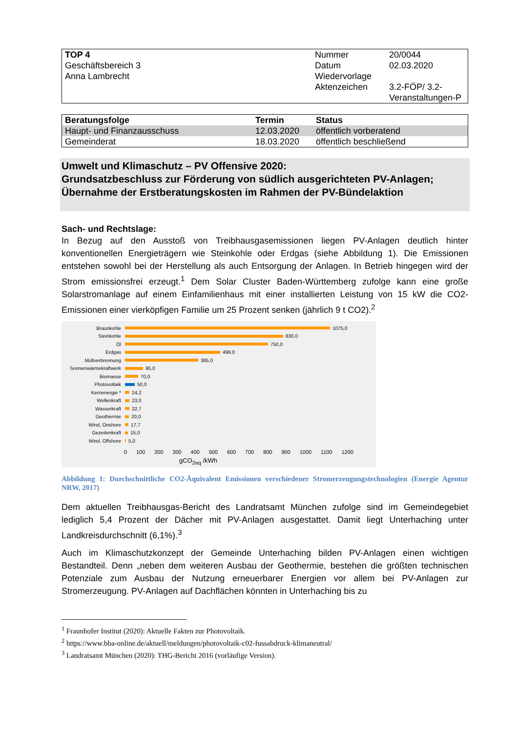| TOP 4 Geschäftsbereich 3 Anna Lambrecht | Nummer Datum Wiedervorlage Aktenzeichen | 20/0044 02.03.2020 3.2-FÖP/ 3.2-Veranstaltungen-P |
| Beratungsfolge | Termin | Status |
| --- | --- | --- |
| Haupt- und Finanzausschuss | 12.03.2020 | öffentlich vorberatend |
| Gemeinderat | 18.03.2020 | öffentlich beschließend |
Umwelt und Klimaschutz – PV Offensive 2020:
Grundsatzbeschluss zur Förderung von südlich ausgerichteten PV-Anlagen;
Übernahme der Erstberatungskosten im Rahmen der PV-Bündelaktion
Sach- und Rechtslage:
In Bezug auf den Ausstoß von Treibhausgasemissionen liegen PV-Anlagen deutlich hinter konventionellen Energieträgern wie Steinkohle oder Erdgas (siehe Abbildung 1). Die Emissionen entstehen sowohl bei der Herstellung als auch Entsorgung der Anlagen. In Betrieb hingegen wird der Strom emissionsfrei erzeugt.<sup>1</sup> Dem Solar Cluster Baden-Württemberg zufolge kann eine große Solarstromanlage auf einem Einfamilienhaus mit einer installierten Leistung von 15 kW die CO2-Emissionen einer vierköpfigen Familie um 25 Prozent senken (jährlich 9 t CO2).<sup>2</sup>
Braunkohle 1075,0
Steinkohle 830,0
Öl 750,0
Erdgas 499,0
Müllverbrennung 385,0
Sonnenwärmekraftwerk 95,0
Biomasse 70,0
Photovoltaik 50,0
Kernenergie * 24,2
Wellenkraft 23,0
Wasserkraft 22,7
Geothermie 20,0
Wind, Onshore 17,7
Gezeitenkraft 15,0
Wind, Offshore 5,0
0 100 200 300 400 500 600 700 800 900 1000 1100 1200
gCO<sub>2eq</sub> /kWh
Abbildung 1: Durchschnittliche CO2-Äquivalent Emissionen verschiedener Stromerzeugungstechnologien (Energie Agentur NRW, 2017)
Dem aktuellen Treibhausgas-Bericht des Landratsamt München zufolge sind im Gemeindegebiet lediglich 5,4 Prozent der Dächer mit PV-Anlagen ausgestattet. Damit liegt Unterhaching unter Landkreisdurchschnitt (6,1%).<sup>3</sup>
Auch im Klimaschutzkonzept der Gemeinde Unterhaching bilden PV-Anlagen einen wichtigen Bestandteil. Denn „neben dem weiteren Ausbau der Geothermie, bestehen die größten technischen Potenziale zum Ausbau der Nutzung erneuerbarer Energien vor allem bei PV-Anlagen zur Stromerzeugung. PV-Anlagen auf Dachflächen könnten in Unterhaching bis zu
<sup>1</sup> Fraunhofer Institut (2020): Aktuelle Fakten zur Photovoltaik.
<sup>2</sup> https://www.bba-online.de/aktuell/meldungen/photovoltaik-c02-fussabdruck-klimaneutral/
<sup>3</sup> Landratsamt München (2020): THG-Bericht 2016 (vorläufige Version).